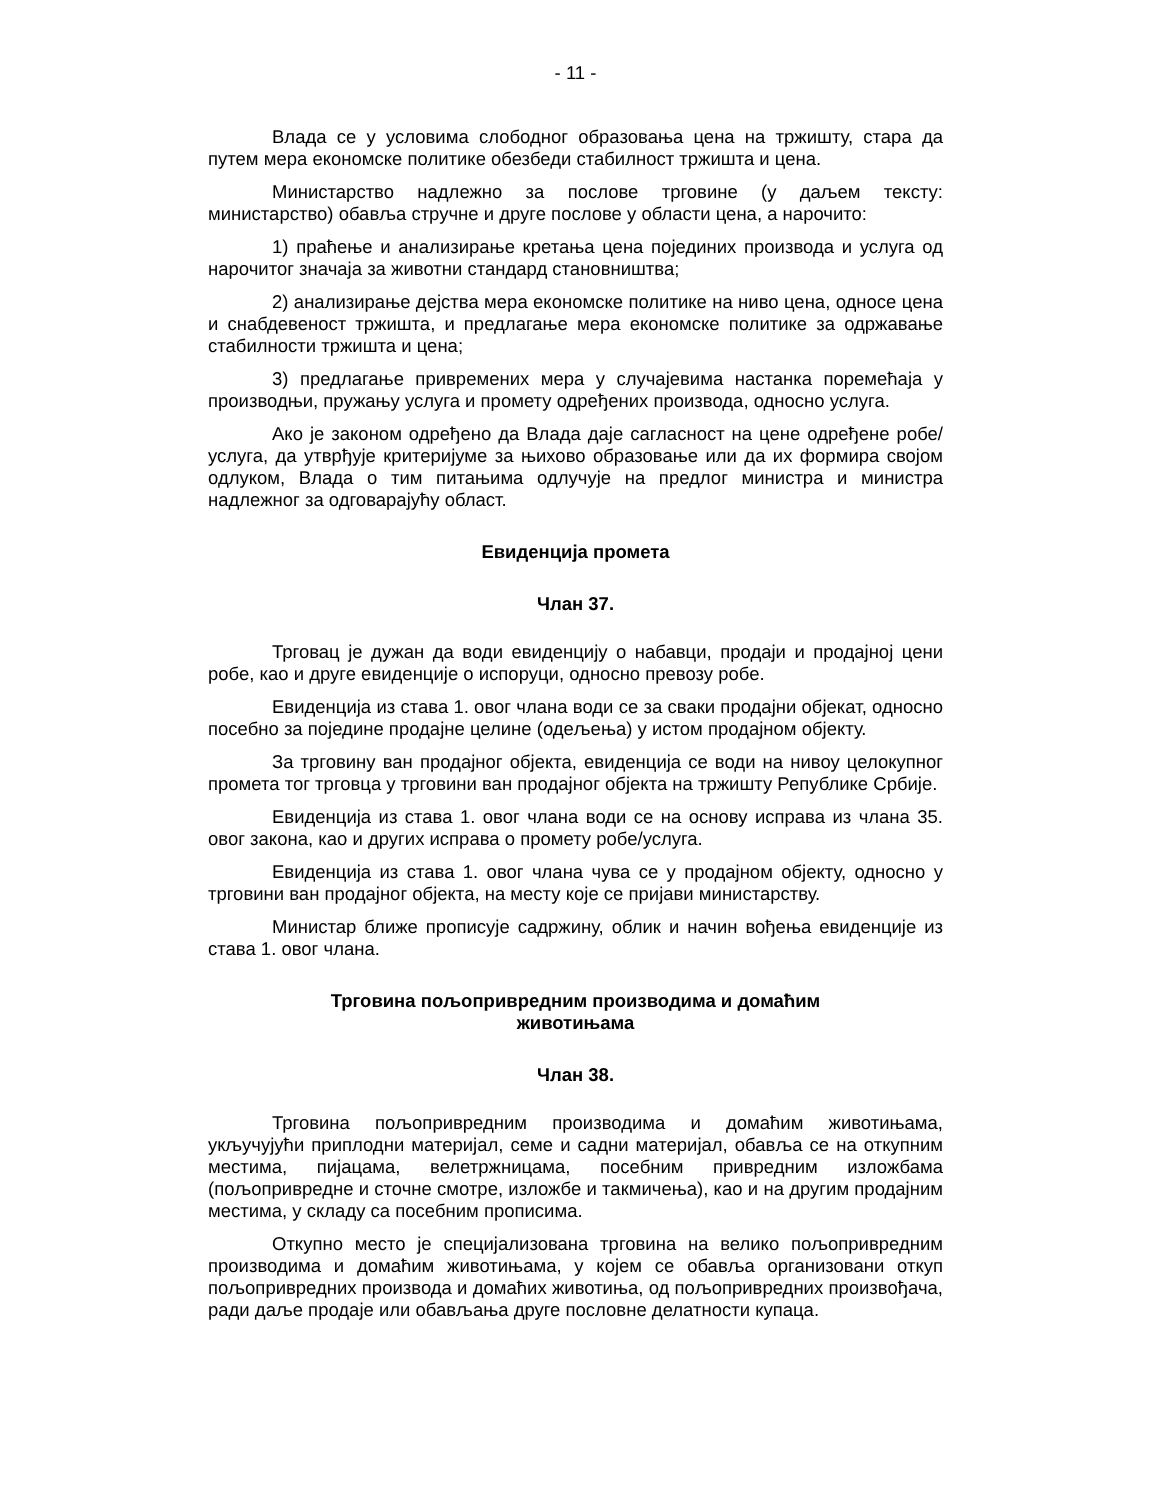- 11 -
Влада се у условима слободног образовања цена на тржишту, стара да путем мера економске политике обезбеди стабилност тржишта и цена.
Министарство надлежно за послове трговине (у даљем тексту: министарство) обавља стручне и друге послове у области цена, а нарочито:
1) праћење и анализирање кретања цена појединих производа и услуга од нарочитог значаја за животни стандард становништва;
2) анализирање дејства мера економске политике на ниво цена, односе цена и снабдевеност тржишта, и предлагање мера економске политике за одржавање стабилности тржишта и цена;
3) предлагање привремених мера у случајевима настанка поремећаја у производњи, пружању услуга и промету одређених производа, односно услуга.
Ако је законом одређено да Влада даје сагласност на цене одређене робе/услуга, да утврђује критеријуме за њихово образовање или да их формира својом одлуком, Влада о тим питањима одлучује на предлог министра и министра надлежног за одговарајућу област.
Евиденција промета
Члан 37.
Трговац је дужан да води евиденцију о набавци, продаји и продајној цени робе, као и друге евиденције о испоруци, односно превозу робе.
Евиденција из става 1. овог члана води се за сваки продајни објекат, односно посебно за поједине продајне целине (одељења) у истом продајном објекту.
За трговину ван продајног објекта, евиденција се води на нивоу целокупног промета тог трговца у трговини ван продајног објекта на тржишту Републике Србије.
Евиденција из става 1. овог члана води се на основу исправа из члана 35. овог закона, као и других исправа о промету робе/услуга.
Евиденција из става 1. овог члана чува се у продајном објекту, односно у трговини ван продајног објекта, на месту које се пријави министарству.
Министар ближе прописује садржину, облик и начин вођења евиденције из става 1. овог члана.
Трговина пољопривредним производима и домаћим
животињама
Члан 38.
Трговина пољопривредним производима и домаћим животињама, укључујући приплодни материјал, семе и садни материјал, обавља се на откупним местима, пијацама, велетржницама, посебним привредним изложбама (пољопривредне и сточне смотре, изложбе и такмичења), као и на другим продајним местима, у складу са посебним прописима.
Откупно место је специјализована трговина на велико пољопривредним производима и домаћим животињама, у којем се обавља организовани откуп пољопривредних производа и домаћих животиња, од пољопривредних произвођача, ради даље продаје или обављања друге пословне делатности купаца.